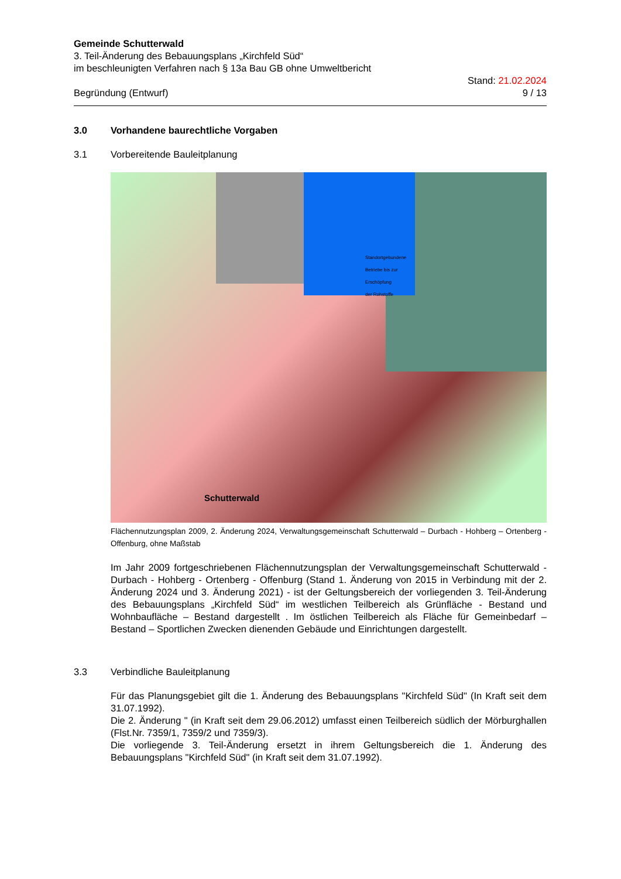Gemeinde Schutterwald
3. Teil-Änderung des Bebauungsplans „Kirchfeld Süd“
im beschleunigten Verfahren nach § 13a Bau GB ohne Umweltbericht
Begründung (Entwurf) Stand: 21.02.2024
9 / 13
3.0 Vorhandene baurechtliche Vorgaben
3.1 Vorbereitende Bauleitplanung
Schutterwald
Standortgebundene
Betriebe bis zur
Erschöpfung
der Rohstoffe
Flächennutzungsplan 2009, 2. Änderung 2024, Verwaltungsgemeinschaft Schutterwald – Durbach - Hohberg – Ortenberg - Offenburg, ohne Maßstab
Im Jahr 2009 fortgeschriebenen Flächennutzungsplan der Verwaltungsgemeinschaft Schutterwald - Durbach - Hohberg - Ortenberg - Offenburg (Stand 1. Änderung von 2015 in Verbindung mit der 2. Änderung 2024 und 3. Änderung 2021) - ist der Geltungsbereich der vorliegenden 3. Teil-Änderung des Bebauungsplans „Kirchfeld Süd“ im westlichen Teilbereich als Grünfläche - Bestand und Wohnbaufläche – Bestand dargestellt . Im östlichen Teilbereich als Fläche für Gemeinbedarf – Bestand – Sportlichen Zwecken dienenden Gebäude und Einrichtungen dargestellt.
3.3 Verbindliche Bauleitplanung
Für das Planungsgebiet gilt die 1. Änderung des Bebauungsplans "Kirchfeld Süd" (In Kraft seit dem 31.07.1992).
Die 2. Änderung " (in Kraft seit dem 29.06.2012) umfasst einen Teilbereich südlich der Mörburghallen (Flst.Nr. 7359/1, 7359/2 und 7359/3).
Die vorliegende 3. Teil-Änderung ersetzt in ihrem Geltungsbereich die 1. Änderung des Bebauungsplans "Kirchfeld Süd" (in Kraft seit dem 31.07.1992).